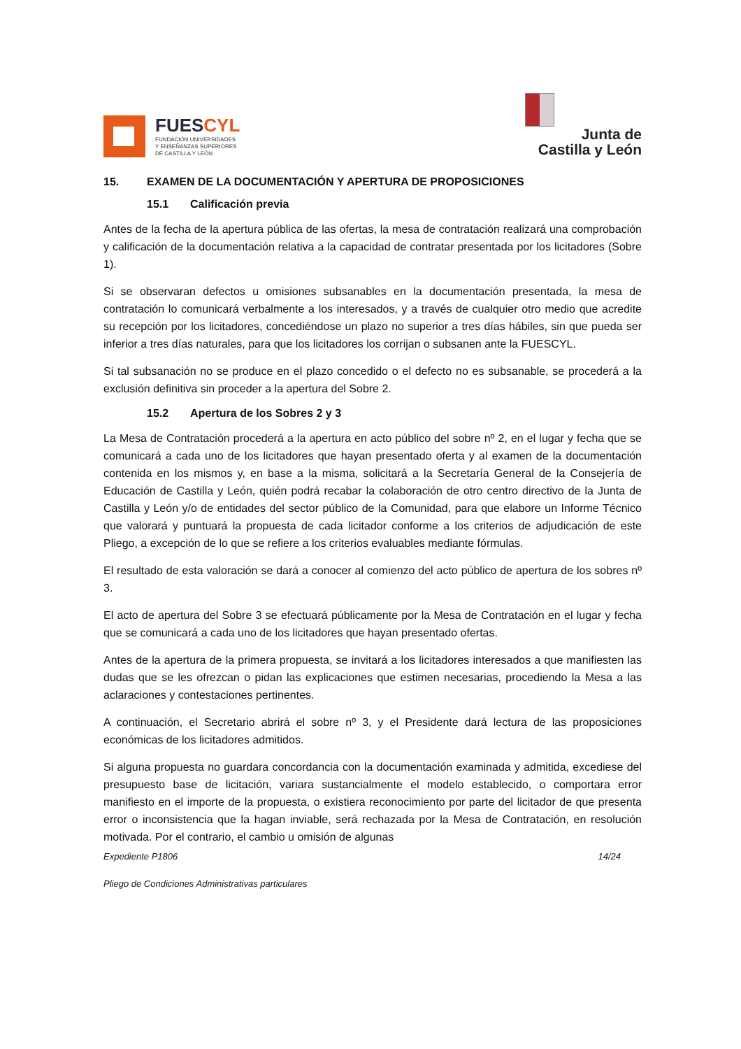FUESCYL
FUNDACIÓN UNIVERSIDADES
Y ENSEÑANZAS SUPERIORES
DE CASTILLA Y LEÓN
Junta de
Castilla y León
15. EXAMEN DE LA DOCUMENTACIÓN Y APERTURA DE PROPOSICIONES
15.1 Calificación previa
Antes de la fecha de la apertura pública de las ofertas, la mesa de contratación realizará una comprobación y calificación de la documentación relativa a la capacidad de contratar presentada por los licitadores (Sobre 1).
Si se observaran defectos u omisiones subsanables en la documentación presentada, la mesa de contratación lo comunicará verbalmente a los interesados, y a través de cualquier otro medio que acredite su recepción por los licitadores, concediéndose un plazo no superior a tres días hábiles, sin que pueda ser inferior a tres días naturales, para que los licitadores los corrijan o subsanen ante la FUESCYL.
Si tal subsanación no se produce en el plazo concedido o el defecto no es subsanable, se procederá a la exclusión definitiva sin proceder a la apertura del Sobre 2.
15.2 Apertura de los Sobres 2 y 3
La Mesa de Contratación procederá a la apertura en acto público del sobre nº 2, en el lugar y fecha que se comunicará a cada uno de los licitadores que hayan presentado oferta y al examen de la documentación contenida en los mismos y, en base a la misma, solicitará a la Secretaría General de la Consejería de Educación de Castilla y León, quién podrá recabar la colaboración de otro centro directivo de la Junta de Castilla y León y/o de entidades del sector público de la Comunidad, para que elabore un Informe Técnico que valorará y puntuará la propuesta de cada licitador conforme a los criterios de adjudicación de este Pliego, a excepción de lo que se refiere a los criterios evaluables mediante fórmulas.
El resultado de esta valoración se dará a conocer al comienzo del acto público de apertura de los sobres nº 3.
El acto de apertura del Sobre 3 se efectuará públicamente por la Mesa de Contratación en el lugar y fecha que se comunicará a cada uno de los licitadores que hayan presentado ofertas.
Antes de la apertura de la primera propuesta, se invitará a los licitadores interesados a que manifiesten las dudas que se les ofrezcan o pidan las explicaciones que estimen necesarias, procediendo la Mesa a las aclaraciones y contestaciones pertinentes.
A continuación, el Secretario abrirá el sobre nº 3, y el Presidente dará lectura de las proposiciones económicas de los licitadores admitidos.
Si alguna propuesta no guardara concordancia con la documentación examinada y admitida, excediese del presupuesto base de licitación, variara sustancialmente el modelo establecido, o comportara error manifiesto en el importe de la propuesta, o existiera reconocimiento por parte del licitador de que presenta error o inconsistencia que la hagan inviable, será rechazada por la Mesa de Contratación, en resolución motivada. Por el contrario, el cambio u omisión de algunas
Expediente P1806 14/24
Pliego de Condiciones Administrativas particulares